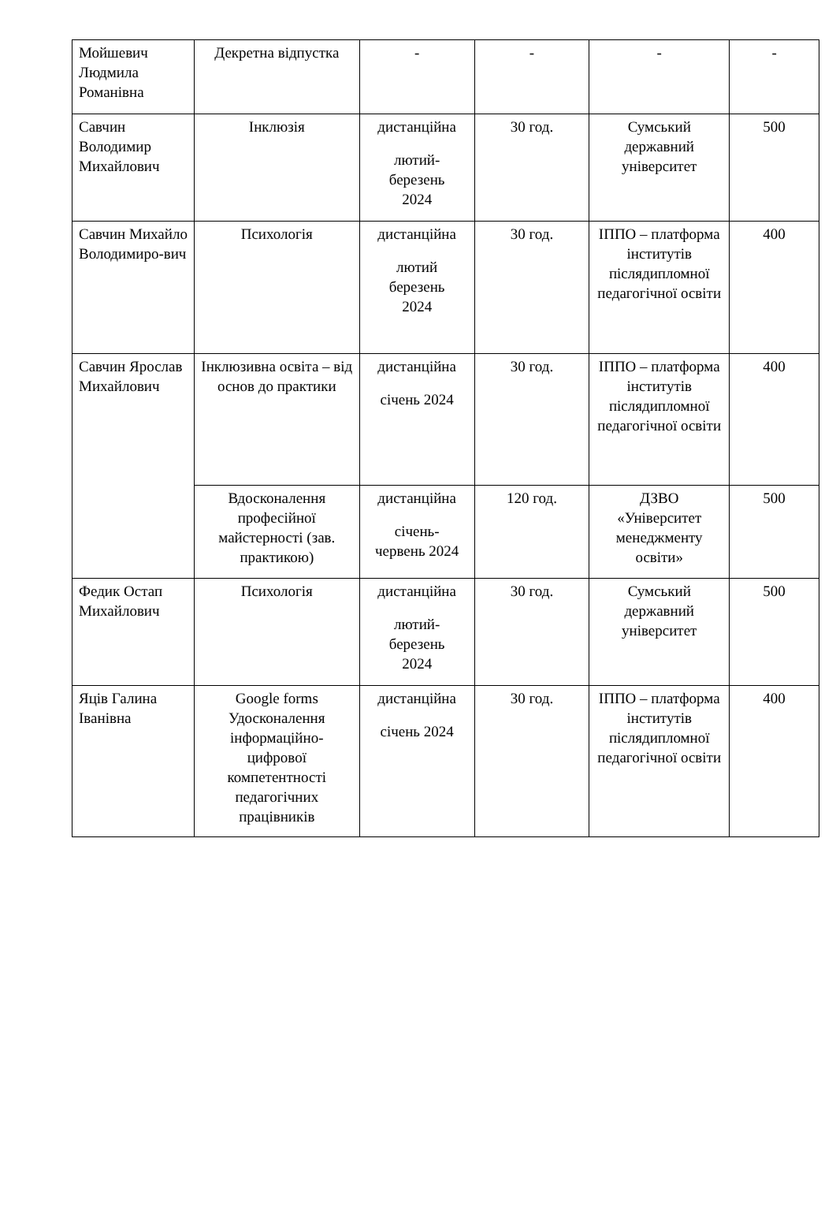| Мойшевич Людмила Романівна | Декретна відпустка | - | - | - | - |
| Савчин Володимир Михайлович | Інклюзія | дистанційна лютий- березень 2024 | 30 год. | Сумський державний університет | 500 |
| Савчин Михайло Володимиро-вич | Психологія | дистанційна лютий березень 2024 | 30 год. | ІППО – платформа інститутів післядипломної педагогічної освіти | 400 |
| Савчин Ярослав Михайлович | Інклюзивна освіта – від основ до практики | дистанційна січень 2024 | 30 год. | ІППО – платформа інститутів післядипломної педагогічної освіти | 400 |
| | Вдосконалення професійної майстерності (зав. практикою) | дистанційна січень- червень 2024 | 120 год. | ДЗВО «Університет менеджменту освіти» | 500 |
| Федик Остап Михайлович | Психологія | дистанційна лютий- березень 2024 | 30 год. | Сумський державний університет | 500 |
| Яців Галина Іванівна | Google forms Удосконалення інформаційно-цифрової компетентності педагогічних працівників | дистанційна січень 2024 | 30 год. | ІППО – платформа інститутів післядипломної педагогічної освіти | 400 |